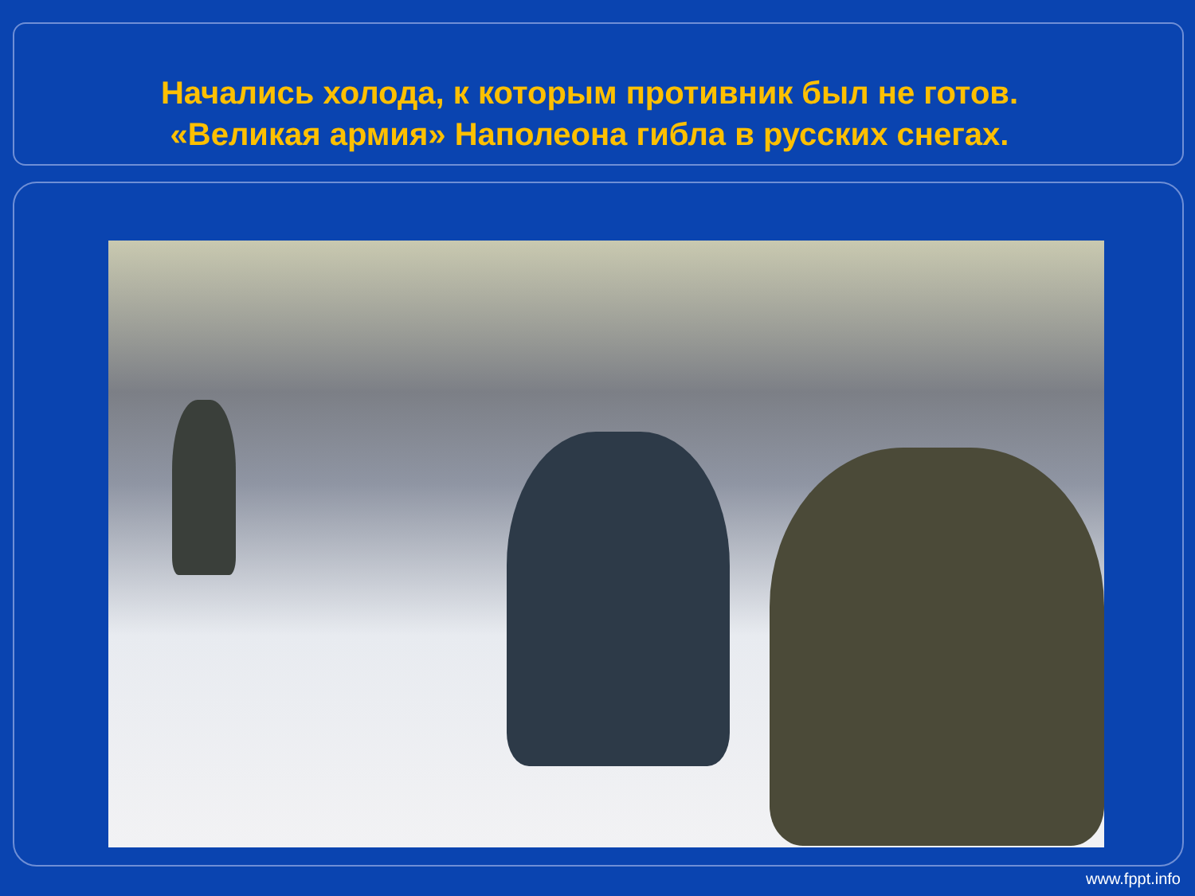Начались холода, к которым противник был не готов.
«Великая армия» Наполеона гибла в русских снегах.
www.fppt.info